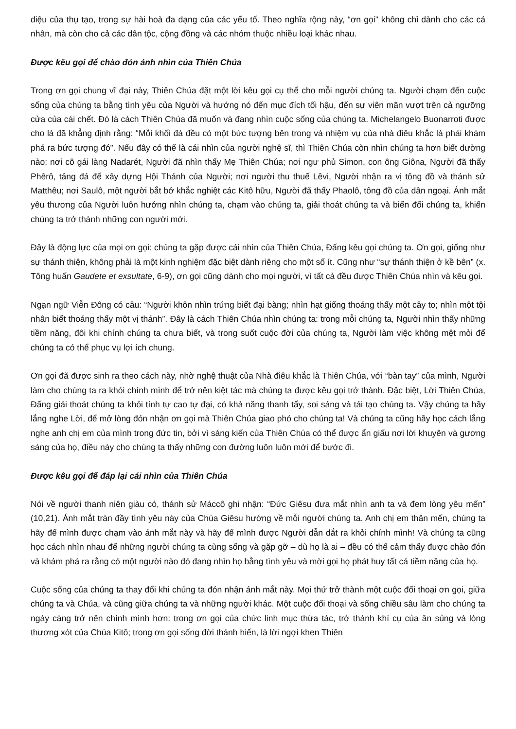diệu của thụ tạo, trong sự hài hoà đa dạng của các yếu tố. Theo nghĩa rộng này, “ơn gọi” không chỉ dành cho các cá nhân, mà còn cho cả các dân tộc, cộng đồng và các nhóm thuộc nhiều loại khác nhau.
Được kêu gọi để chào đón ánh nhìn của Thiên Chúa
Trong ơn gọi chung vĩ đại này, Thiên Chúa đặt một lời kêu gọi cụ thể cho mỗi người chúng ta. Người chạm đến cuộc sống của chúng ta bằng tình yêu của Người và hướng nó đến mục đích tối hậu, đến sự viên mãn vượt trên cả ngưỡng cửa của cái chết. Đó là cách Thiên Chúa đã muốn và đang nhìn cuộc sống của chúng ta. Michelangelo Buonarroti được cho là đã khẳng định rằng: “Mỗi khối đá đều có một bức tượng bên trong và nhiệm vụ của nhà điêu khắc là phải khám phá ra bức tượng đó”. Nếu đây có thể là cái nhìn của người nghệ sĩ, thì Thiên Chúa còn nhìn chúng ta hơn biết dường nào: nơi cô gái làng Nadarét, Người đã nhìn thấy Mẹ Thiên Chúa; nơi ngư phủ Simon, con ông Giôna, Người đã thấy Phêrô, tảng đá để xây dựng Hội Thánh của Người; nơi người thu thuế Lêvi, Người nhận ra vị tông đồ và thánh sử Matthêu; nơi Saulô, một người bắt bớ khắc nghiệt các Kitô hữu, Người đã thấy Phaolô, tông đồ của dân ngoại. Ánh mắt yêu thương của Người luôn hướng nhìn chúng ta, chạm vào chúng ta, giải thoát chúng ta và biến đổi chúng ta, khiến chúng ta trở thành những con người mới.
Đây là động lực của mọi ơn gọi: chúng ta gặp được cái nhìn của Thiên Chúa, Đấng kêu gọi chúng ta. Ơn gọi, giống như sự thánh thiện, không phải là một kinh nghiệm đặc biệt dành riêng cho một số ít. Cũng như “sự thánh thiện ở kề bên” (x. Tông huấn Gaudete et exsultate, 6-9), ơn gọi cũng dành cho mọi người, vì tất cả đều được Thiên Chúa nhìn và kêu gọi.
Ngạn ngữ Viễn Đông có câu: “Người khôn nhìn trứng biết đại bàng; nhìn hạt giống thoáng thấy một cây to; nhìn một tội nhân biết thoáng thấy một vị thánh”. Đây là cách Thiên Chúa nhìn chúng ta: trong mỗi chúng ta, Người nhìn thấy những tiềm năng, đôi khi chính chúng ta chưa biết, và trong suốt cuộc đời của chúng ta, Người làm việc không mệt mỏi để chúng ta có thể phục vụ lợi ích chung.
Ơn gọi đã được sinh ra theo cách này, nhờ nghệ thuật của Nhà điêu khắc là Thiên Chúa, với “bàn tay” của mình, Người làm cho chúng ta ra khỏi chính mình để trở nên kiệt tác mà chúng ta được kêu gọi trở thành. Đặc biệt, Lời Thiên Chúa, Đấng giải thoát chúng ta khỏi tính tự cao tự đại, có khả năng thanh tẩy, soi sáng và tái tạo chúng ta. Vậy chúng ta hãy lắng nghe Lời, để mở lòng đón nhận ơn gọi mà Thiên Chúa giao phó cho chúng ta! Và chúng ta cũng hãy học cách lắng nghe anh chị em của mình trong đức tin, bởi vì sáng kiến của Thiên Chúa có thể được ẩn giấu nơi lời khuyên và gương sáng của họ, điều này cho chúng ta thấy những con đường luôn luôn mới để bước đi.
Được kêu gọi để đáp lại cái nhìn của Thiên Chúa
Nói về người thanh niên giàu có, thánh sử Máccô ghi nhận: “Đức Giêsu đưa mắt nhìn anh ta và đem lòng yêu mến” (10,21). Ánh mắt tràn đầy tình yêu này của Chúa Giêsu hướng về mỗi người chúng ta. Anh chị em thân mến, chúng ta hãy để mình được chạm vào ánh mắt này và hãy để mình được Người dẫn dắt ra khỏi chính mình! Và chúng ta cũng học cách nhìn nhau để những người chúng ta cùng sống và gặp gỡ – dù họ là ai – đều có thể cảm thấy được chào đón và khám phá ra rằng có một người nào đó đang nhìn họ bằng tình yêu và mời gọi họ phát huy tất cả tiềm năng của họ.
Cuộc sống của chúng ta thay đổi khi chúng ta đón nhận ánh mắt này. Mọi thứ trở thành một cuộc đối thoại ơn gọi, giữa chúng ta và Chúa, và cũng giữa chúng ta và những người khác. Một cuộc đối thoại và sống chiều sâu làm cho chúng ta ngày càng trở nên chính mình hơn: trong ơn gọi của chức linh mục thừa tác, trở thành khí cụ của ân sủng và lòng thương xót của Chúa Kitô; trong ơn gọi sống đời thánh hiến, là lời ngợi khen Thiên